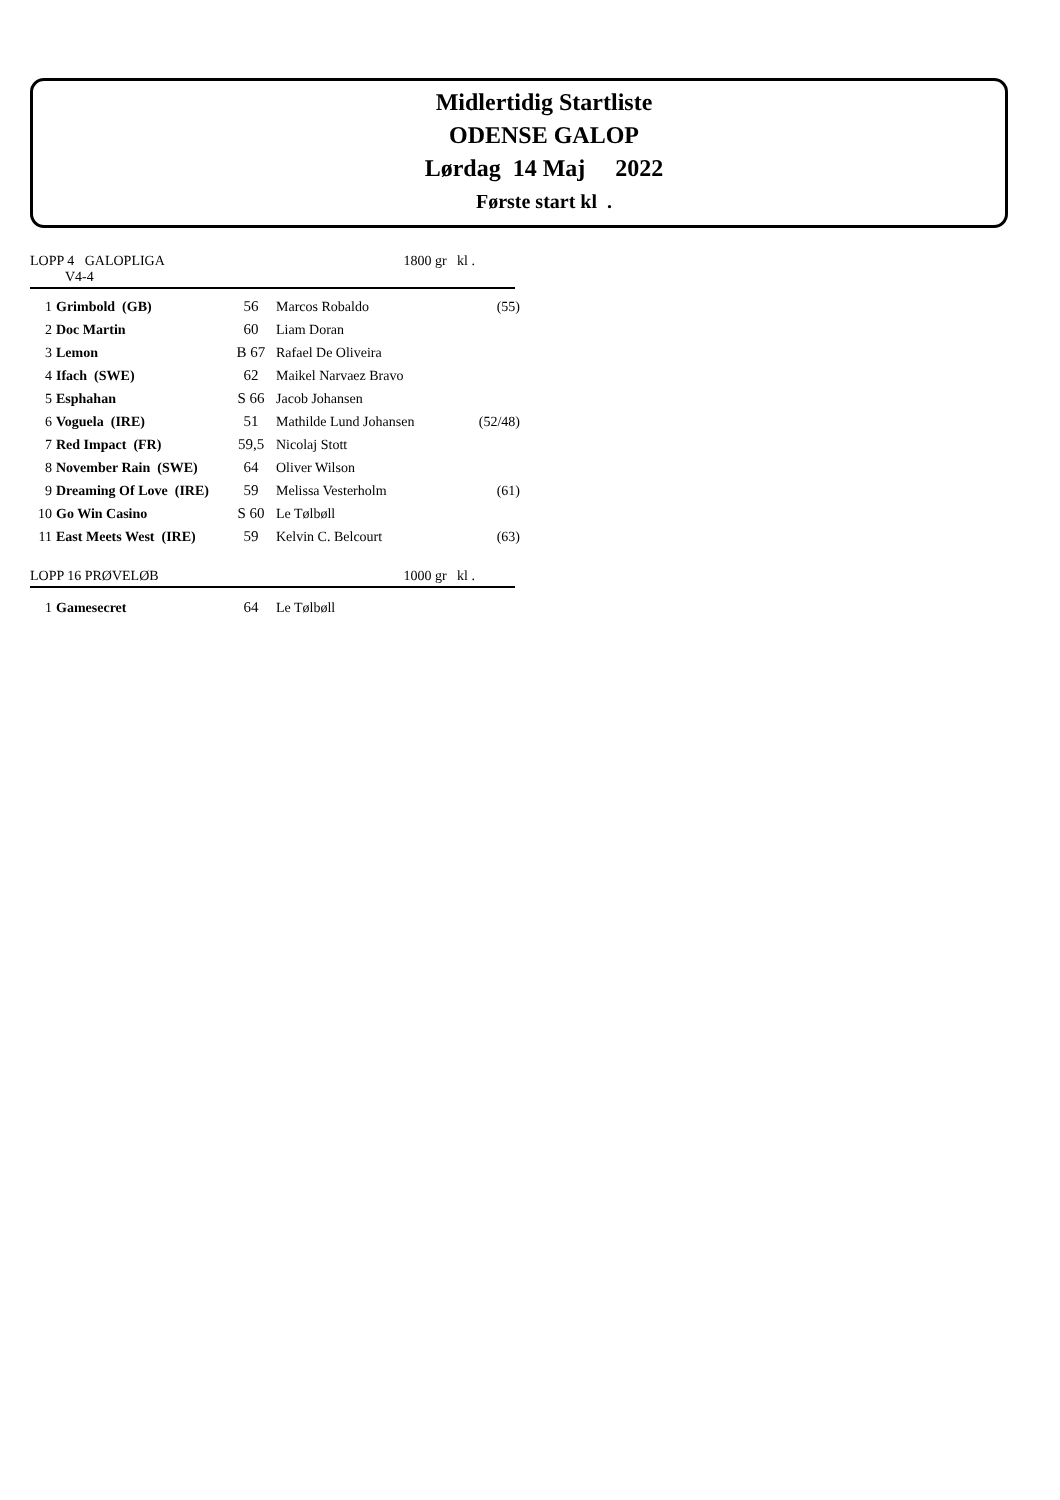Midlertidig Startliste
ODENSE GALOP
Lørdag 14 Maj 2022
Første start kl .
LOPP 4 GALOPLIGA
V4-4 1800 gr kl .
| 1 | Grimbold (GB) | 56 | Marcos Robaldo | (55) |
| 2 | Doc Martin | 60 | Liam Doran | |
| 3 | Lemon | B 67 | Rafael De Oliveira | |
| 4 | Ifach (SWE) | 62 | Maikel Narvaez Bravo | |
| 5 | Esphahan | S 66 | Jacob Johansen | |
| 6 | Voguela (IRE) | 51 | Mathilde Lund Johansen | (52/48) |
| 7 | Red Impact (FR) | 59,5 | Nicolaj Stott | |
| 8 | November Rain (SWE) | 64 | Oliver Wilson | |
| 9 | Dreaming Of Love (IRE) | 59 | Melissa Vesterholm | (61) |
| 10 | Go Win Casino | S 60 | Le Tølbøll | |
| 11 | East Meets West (IRE) | 59 | Kelvin C. Belcourt | (63) |
LOPP 16 PRØVELØB 1000 gr kl .
| 1 | Gamesecret | 64 | Le Tølbøll | |